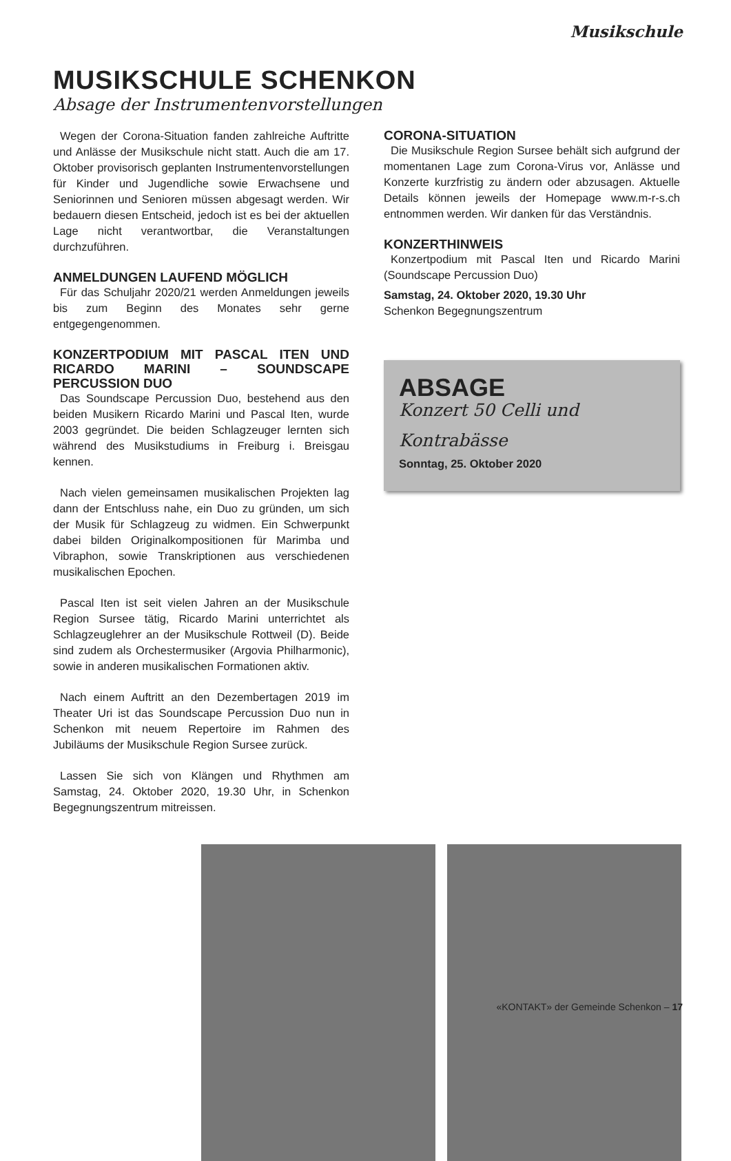Musikschule
MUSIKSCHULE SCHENKON
Absage der Instrumentenvorstellungen
Wegen der Corona-Situation fanden zahlreiche Auftritte und Anlässe der Musikschule nicht statt. Auch die am 17. Oktober provisorisch geplanten Instrumentenvorstellungen für Kinder und Jugendliche sowie Erwachsene und Seniorinnen und Senioren müssen abgesagt werden. Wir bedauern diesen Entscheid, jedoch ist es bei der aktuellen Lage nicht verantwortbar, die Veranstaltungen durchzuführen.
ANMELDUNGEN LAUFEND MÖGLICH
Für das Schuljahr 2020/21 werden Anmeldungen jeweils bis zum Beginn des Monates sehr gerne entgegengenommen.
KONZERTPODIUM MIT PASCAL ITEN UND RICARDO MARINI – SOUNDSCAPE PERCUSSION DUO
Das Soundscape Percussion Duo, bestehend aus den beiden Musikern Ricardo Marini und Pascal Iten, wurde 2003 gegründet. Die beiden Schlagzeuger lernten sich während des Musikstudiums in Freiburg i. Breisgau kennen.
Nach vielen gemeinsamen musikalischen Projekten lag dann der Entschluss nahe, ein Duo zu gründen, um sich der Musik für Schlagzeug zu widmen. Ein Schwerpunkt dabei bilden Originalkompositionen für Marimba und Vibraphon, sowie Transkriptionen aus verschiedenen musikalischen Epochen.
Pascal Iten ist seit vielen Jahren an der Musikschule Region Sursee tätig, Ricardo Marini unterrichtet als Schlagzeuglehrer an der Musikschule Rottweil (D). Beide sind zudem als Orchestermusiker (Argovia Philharmonic), sowie in anderen musikalischen Formationen aktiv.
Nach einem Auftritt an den Dezembertagen 2019 im Theater Uri ist das Soundscape Percussion Duo nun in Schenkon mit neuem Repertoire im Rahmen des Jubiläums der Musikschule Region Sursee zurück.
Lassen Sie sich von Klängen und Rhythmen am Samstag, 24. Oktober 2020, 19.30 Uhr, in Schenkon Begegnungszentrum mitreissen.
CORONA-SITUATION
Die Musikschule Region Sursee behält sich aufgrund der momentanen Lage zum Corona-Virus vor, Anlässe und Konzerte kurzfristig zu ändern oder abzusagen. Aktuelle Details können jeweils der Homepage www.m-r-s.ch entnommen werden. Wir danken für das Verständnis.
KONZERTHINWEIS
Konzertpodium mit Pascal Iten und Ricardo Marini (Soundscape Percussion Duo)
Samstag, 24. Oktober 2020, 19.30 Uhr
Schenkon Begegnungszentrum
ABSAGE
Konzert 50 Celli und
Kontrabässe
Sonntag, 25. Oktober 2020
«KONTAKT» der Gemeinde Schenkon – 17